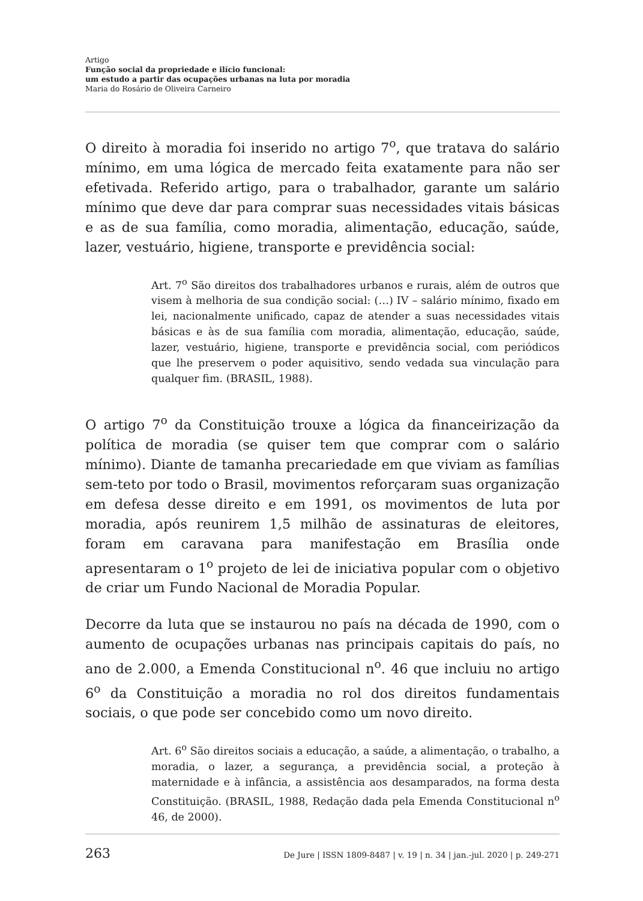Artigo
Função social da propriedade e ilício funcional:
um estudo a partir das ocupações urbanas na luta por moradia
Maria do Rosário de Oliveira Carneiro
O direito à moradia foi inserido no artigo 7<sup>o</sup>, que tratava do salário mínimo, em uma lógica de mercado feita exatamente para não ser efetivada. Referido artigo, para o trabalhador, garante um salário mínimo que deve dar para comprar suas necessidades vitais básicas e as de sua família, como moradia, alimentação, educação, saúde, lazer, vestuário, higiene, transporte e previdência social:
Art. 7<sup>o</sup> São direitos dos trabalhadores urbanos e rurais, além de outros que visem à melhoria de sua condição social: (…) IV – salário mínimo, fixado em lei, nacionalmente unificado, capaz de atender a suas necessidades vitais básicas e às de sua família com moradia, alimentação, educação, saúde, lazer, vestuário, higiene, transporte e previdência social, com periódicos que lhe preservem o poder aquisitivo, sendo vedada sua vinculação para qualquer fim. (BRASIL, 1988).
O artigo 7<sup>o</sup> da Constituição trouxe a lógica da financeirização da política de moradia (se quiser tem que comprar com o salário mínimo). Diante de tamanha precariedade em que viviam as famílias sem-teto por todo o Brasil, movimentos reforçaram suas organização em defesa desse direito e em 1991, os movimentos de luta por moradia, após reunirem 1,5 milhão de assinaturas de eleitores, foram em caravana para manifestação em Brasília onde apresentaram o 1<sup>o</sup> projeto de lei de iniciativa popular com o objetivo de criar um Fundo Nacional de Moradia Popular.
Decorre da luta que se instaurou no país na década de 1990, com o aumento de ocupações urbanas nas principais capitais do país, no ano de 2.000, a Emenda Constitucional n<sup>o</sup>. 46 que incluiu no artigo 6<sup>o</sup> da Constituição a moradia no rol dos direitos fundamentais sociais, o que pode ser concebido como um novo direito.
Art. 6<sup>o</sup> São direitos sociais a educação, a saúde, a alimentação, o trabalho, a moradia, o lazer, a segurança, a previdência social, a proteção à maternidade e à infância, a assistência aos desamparados, na forma desta Constituição. (BRASIL, 1988, Redação dada pela Emenda Constitucional n<sup>o</sup> 46, de 2000).
263 De Jure | ISSN 1809-8487 | v. 19 | n. 34 | jan.-jul. 2020 | p. 249-271